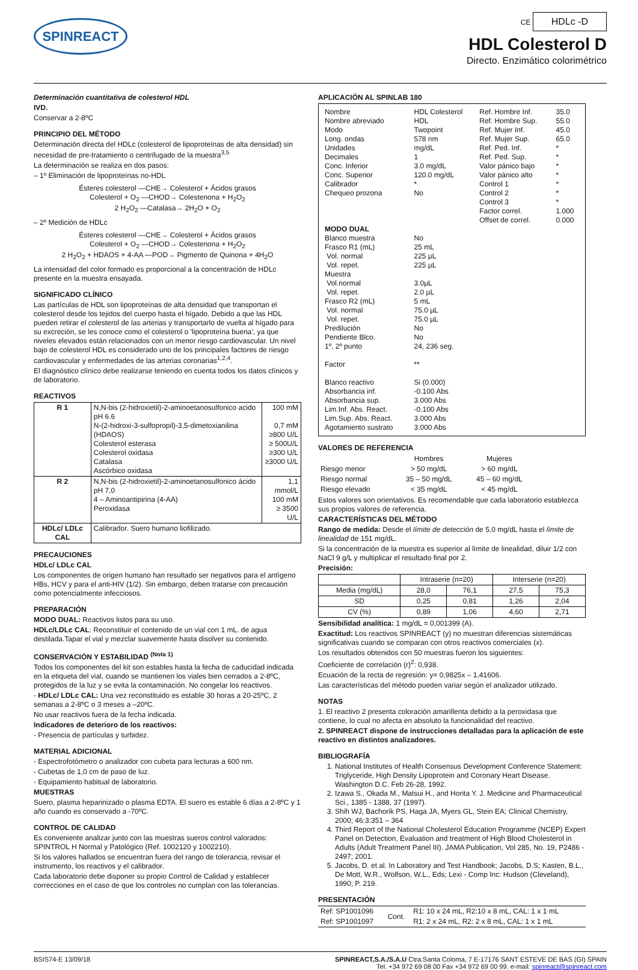SPINREACT
CE HDLc -D
HDL Colesterol D
Directo. Enzimático colorimétrico
Determinación cuantitativa de colesterol HDL
IVD.
Conservar a 2-8ºC
PRINCIPIO DEL MÉTODO
Determinación directa del HDLc (colesterol de lipoproteínas de alta densidad) sin necesidad de pre-tratamiento o centrifugado de la muestra<sup>3,5</sup>
La determinación se realiza en dos pasos:
– 1º Eliminación de lipoproteínas no-HDL
Ésteres colesterol —CHE→ Colesterol + Ácidos grasos
Colesterol + O<sub>2</sub> —CHOD→ Colestenona + H<sub>2</sub>O<sub>2</sub>
2 H<sub>2</sub>O<sub>2</sub> —Catalasa→ 2H<sub>2</sub>O + O<sub>2</sub>
– 2º Medición de HDLc
Ésteres colesterol —CHE→ Colesterol + Ácidos grasos
Colesterol + O<sub>2</sub> —CHOD→ Colestenona + H<sub>2</sub>O<sub>2</sub>
2 H<sub>2</sub>O<sub>2</sub> + HDAOS + 4-AA —POD→ Pigmento de Quinona + 4H<sub>2</sub>O
La intensidad del color formado es proporcional a la concentración de HDLc presente en la muestra ensayada.
SIGNIFICADO CLÍNICO
Las partículas de HDL son lipoproteínas de alta densidad que transportan el colesterol desde los tejidos del cuerpo hasta el hígado. Debido a que las HDL pueden retirar el colesterol de las arterias y transportarlo de vuelta al hígado para su excreción, se les conoce como el colesterol o 'lipoproteína buena', ya que niveles elevados están relacionados con un menor riesgo cardiovascular. Un nivel bajo de colesterol HDL es considerado uno de los principales factores de riesgo cardiovascular y enfermedades de las arterias coronarias<sup>1,2,4</sup>.
El diagnóstico clínico debe realizarse teniendo en cuenta todos los datos clínicos y de laboratorio.
REACTIVOS
| R 1 | N,N-bis (2-hidroxietil)-2-aminoetanosulfonico acido pH 6.6 N-(2-hidroxi-3-sulfopropil)-3,5-dimetoxianilina (HDAOS) Colesterol esterasa Colesterol oxidasa Catalasa Ascórbico oxidasa | 100 mM 0,7 mM ≥800 U/L ≥ 500U/L ≥300 U/L ≥3000 U/L |
| R 2 | N,N-bis (2-hidroxietil)-2-aminoetanosulfonico ácido pH 7,0 4 – Aminoantipirina (4-AA) Peroxidasa | 1,1 mmol/L 100 mM ≥ 3500 U/L |
| HDLc/ LDLc CAL | Calibrador. Suero humano liofilizado. | |
PRECAUCIONES
HDLc/ LDLc CAL
Los componentes de origen humano han resultado ser negativos para el antígeno HBs, HCV y para el anti-HIV (1/2). Sin embargo, deben tratarse con precaución como potencialmente infecciosos.
PREPARACIÓN
MODO DUAL: Reactivos listos para su uso.
HDLc/LDLc CAL: Reconstituir el contenido de un vial con 1 mL. de agua destilada.Tapar el vial y mezclar suavemente hasta disolver su contenido.
CONSERVACIÓN Y ESTABILIDAD <sup>(Nota 1)</sup>
Todos los componentes del kit son estables hasta la fecha de caducidad indicada en la etiqueta del vial, cuando se mantienen los viales bien cerrados a 2-8ºC, protegidos de la luz y se evita la contaminación. No congelar los reactivos.
- HDLc/ LDLc CAL: Una vez reconstituido es estable 30 horas a 20-25ºC, 2 semanas a 2-8ºC o 3 meses a –20ºC.
No usar reactivos fuera de la fecha indicada.
Indicadores de deterioro de los reactivos:
- Presencia de partículas y turbidez.
MATERIAL ADICIONAL
- Espectrofotómetro o analizador con cubeta para lecturas a 600 nm.
- Cubetas de 1,0 cm de paso de luz.
- Equipamiento habitual de laboratorio.
MUESTRAS
Suero, plasma heparinizado o plasma EDTA. El suero es estable 6 días a 2-8ºC y 1 año cuando es conservado a -70ºC.
CONTROL DE CALIDAD
Es conveniente analizar junto con las muestras sueros control valorados: SPINTROL H Normal y Patológico (Ref. 1002120 y 1002210).
Si los valores hallados se encuentran fuera del rango de tolerancia, revisar el instrumento, los reactivos y el calibrador.
Cada laboratorio debe disponer su propio Control de Calidad y establecer correcciones en el caso de que los controles no cumplan con las tolerancias.
APLICACIÓN AL SPINLAB 180
| Nombre Nombre abreviado Modo Long. ondas Unidades Decimales Conc. Inferior Conc. Superior Calibrador Chequeo prozona | HDL Colesterol HDL Twopoint 578 nm mg/dL 1 3.0 mg/dL 120.0 mg/dL * No | Ref. Hombre Inf. Ref. Hombre Sup. Ref. Mujer Inf. Ref. Mujer Sup. Ref. Ped. Inf. Ref. Ped. Sup. Valor pánico bajo Valor pánico alto Control 1 Control 2 Control 3 Factor correl. Offset de correl. | 35.0 55.0 45.0 65.0 * * * * * * * 1.000 0.000 |
| MODO DUAL | | | |
| Blanco muestra Frasco R1 (mL) Vol. normal Vol. repet. Muestra Vol.normal Vol. repet. Frasco R2 (mL) Vol. normal Vol. repet. Predilución Pendiente Blco. 1º, 2º punto Factor Blanco reactivo Absorbancia inf. Absorbancia sup. Lim.Inf. Abs. React. Lim.Sup. Abs. React. Agotamiento sustrato | No 25 mL 225 µL 225 µL 3.0µL 2.0 µL 5 mL 75.0 µL 75.0 µL No No 24, 236 seg. ** Si (0.000) -0.100 Abs 3.000 Abs -0.100 Abs 3.000 Abs 3.000 Abs | | |
VALORES DE REFERENCIA
| | Hombres | Mujeres |
| Riesgo menor | > 50 mg/dL | > 60 mg/dL |
| Riesgo normal | 35 – 50 mg/dL | 45 – 60 mg/dL |
| Riesgo elevado | < 35 mg/dL | < 45 mg/dL |
Estos valores son orientativos. Es recomendable que cada laboratorio establezca sus propios valores de referencia.
CARACTERÍSTICAS DEL MÉTODO
Rango de medida: Desde el límite de detección de 5,0 mg/dL hasta el límite de linealidad de 151 mg/dL.
Si la concentración de la muestra es superior al límite de linealidad, diluir 1/2 con NaCl 9 g/L y multiplicar el resultado final por 2.
Precisión:
| | Intraserie (n=20) | | Interserie (n=20) | |
| Media (mg/dL) | 28,0 | 76,1 | 27,5 | 75,3 |
| SD | 0,25 | 0,81 | 1,26 | 2,04 |
| CV (%) | 0,89 | 1,06 | 4,60 | 2,71 |
Sensibilidad analítica: 1 mg/dL = 0,001399 (A).
Exactitud: Los reactivos SPINREACT (y) no muestran diferencias sistemáticas significativas cuando se comparan con otros reactivos comerciales (x).
Los resultados obtenidos con 50 muestras fueron los siguientes:
Coeficiente de correlación (r)<sup>2</sup>: 0,938.
Ecuación de la recta de regresión: y= 0,9825x – 1,41606.
Las características del método pueden variar según el analizador utilizado.
NOTAS
1. El reactivo 2 presenta coloración amarillenta debido a la peroxidasa que contiene, lo cual no afecta en absoluto la funcionalidad del reactivo.
2. SPINREACT dispone de instrucciones detalladas para la aplicación de este reactivo en distintos analizadores.
BIBLIOGRAFÍA
1. National Institutes of Health Consensus Development Conference Statement: Triglyceride, High Density Lipoprotein and Coronary Heart Disease. Washington D.C. Feb 26-28, 1992.
2. Izawa S., Okada M., Matsui H., and Horita Y. J. Medicine and Pharmaceutical Sci., 1385 - 1388, 37 (1997).
3. Shih WJ, Bachorik PS, Haga JA, Myers GL, Stein EA; Clinical Chemistry, 2000; 46:3:351 – 364
4. Third Report of the National Cholesterol Education Programme (NCEP) Expert Panel on Detection, Evaluation and treatment of High Blood Cholesterol in Adults (Adult Treatment Panel III). JAMA Publication, Vol 285, No. 19, P2486 - 2497; 2001.
5. Jacobs, D. et al. In Laboratory and Test Handbook; Jacobs, D.S; Kasten, B.L., De Mott, W.R., Wolfson, W.L., Eds; Lexi - Comp Inc: Hudson (Cleveland), 1990; P. 219.
PRESENTACIÓN
| Ref: SP1001096 | Cont. | R1: 10 x 24 mL, R2:10 x 8 mL, CAL: 1 x 1 mL |
| Ref: SP1001097 | | R1: 2 x 24 mL, R2: 2 x 8 mL, CAL: 1 x 1 mL |
BSIS74-E 13/09/18 SPINREACT,S.A./S.A.U Ctra.Santa Coloma, 7 E-17176 SANT ESTEVE DE BAS (GI) SPAIN
Tel. +34 972 69 08 00 Fax +34 972 69 00 99. e-mail: spinreact@spinreact.com